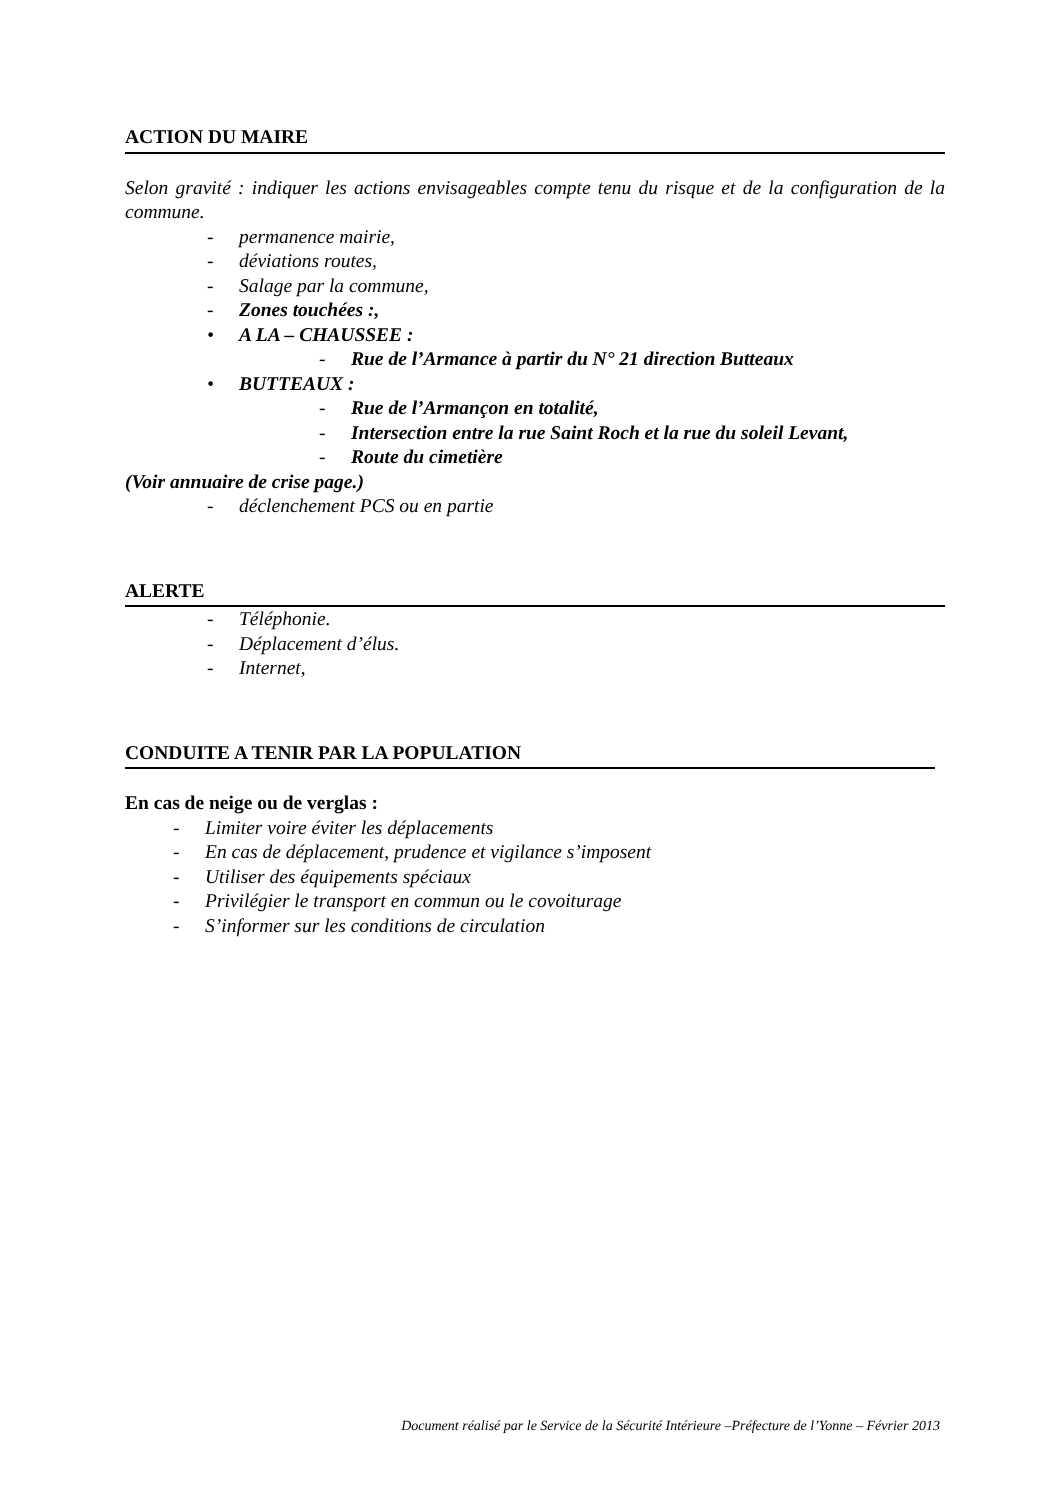ACTION DU MAIRE
Selon gravité : indiquer les actions envisageables compte tenu du risque et de la configuration de la commune.
- permanence mairie,
- déviations routes,
- Salage par la commune,
- Zones touchées :,
• A LA – CHAUSSEE :
- Rue de l’Armance à partir du N° 21 direction Butteaux
• BUTTEAUX :
- Rue de l’Armançon en totalité,
- Intersection entre la rue Saint Roch et la rue du soleil Levant,
- Route du cimetière
(Voir annuaire de crise page.)
- déclenchement PCS ou en partie
ALERTE
- Téléphonie.
- Déplacement d’élus.
- Internet,
CONDUITE A TENIR PAR LA POPULATION
En cas de neige ou de verglas :
- Limiter voire éviter les déplacements
- En cas de déplacement, prudence et vigilance s’imposent
- Utiliser des équipements spéciaux
- Privilégier le transport en commun ou le covoiturage
- S’informer sur les conditions de circulation
Document réalisé par le Service de la Sécurité Intérieure –Préfecture de l’Yonne – Février 2013